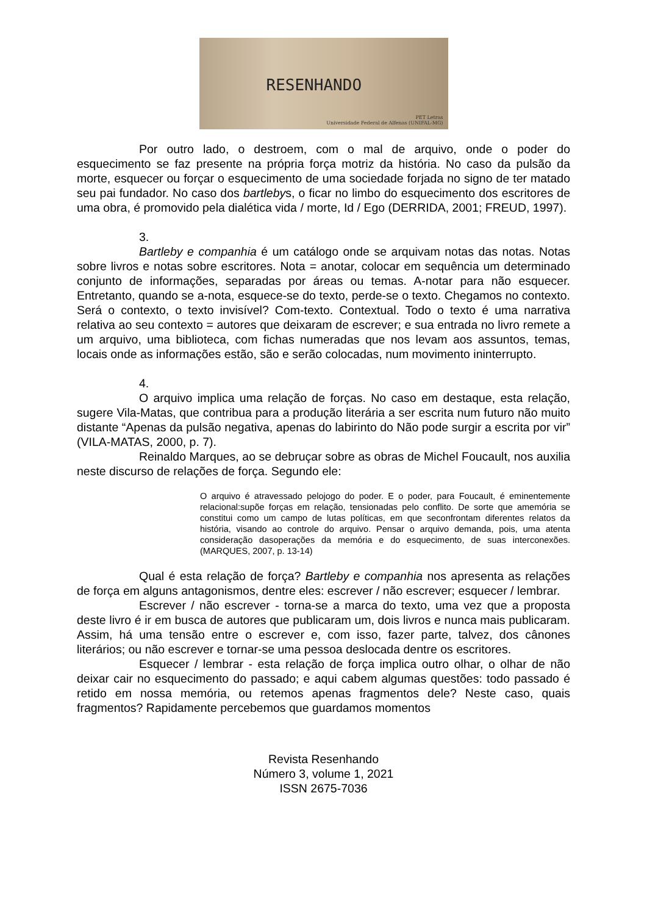RESENHANDO
PET Letras
Universidade Federal de Alfenas (UNIFAL-MG)
Por outro lado, o destroem, com o mal de arquivo, onde o poder do esquecimento se faz presente na própria força motriz da história. No caso da pulsão da morte, esquecer ou forçar o esquecimento de uma sociedade forjada no signo de ter matado seu pai fundador. No caso dos bartlebys, o ficar no limbo do esquecimento dos escritores de uma obra, é promovido pela dialética vida / morte, Id / Ego (DERRIDA, 2001; FREUD, 1997).
3.
Bartleby e companhia é um catálogo onde se arquivam notas das notas. Notas sobre livros e notas sobre escritores. Nota = anotar, colocar em sequência um determinado conjunto de informações, separadas por áreas ou temas. A-notar para não esquecer. Entretanto, quando se a-nota, esquece-se do texto, perde-se o texto. Chegamos no contexto. Será o contexto, o texto invisível? Com-texto. Contextual. Todo o texto é uma narrativa relativa ao seu contexto = autores que deixaram de escrever; e sua entrada no livro remete a um arquivo, uma biblioteca, com fichas numeradas que nos levam aos assuntos, temas, locais onde as informações estão, são e serão colocadas, num movimento ininterrupto.
4.
O arquivo implica uma relação de forças. No caso em destaque, esta relação, sugere Vila-Matas, que contribua para a produção literária a ser escrita num futuro não muito distante “Apenas da pulsão negativa, apenas do labirinto do Não pode surgir a escrita por vir” (VILA-MATAS, 2000, p. 7).
Reinaldo Marques, ao se debruçar sobre as obras de Michel Foucault, nos auxilia neste discurso de relações de força. Segundo ele:
O arquivo é atravessado pelojogo do poder. E o poder, para Foucault, é eminentemente relacional:supõe forças em relação, tensionadas pelo conflito. De sorte que amemória se constitui como um campo de lutas políticas, em que seconfrontam diferentes relatos da história, visando ao controle do arquivo. Pensar o arquivo demanda, pois, uma atenta consideração dasoperações da memória e do esquecimento, de suas interconexões. (MARQUES, 2007, p. 13-14)
Qual é esta relação de força? Bartleby e companhia nos apresenta as relações de força em alguns antagonismos, dentre eles: escrever / não escrever; esquecer / lembrar.
Escrever / não escrever - torna-se a marca do texto, uma vez que a proposta deste livro é ir em busca de autores que publicaram um, dois livros e nunca mais publicaram. Assim, há uma tensão entre o escrever e, com isso, fazer parte, talvez, dos cânones literários; ou não escrever e tornar-se uma pessoa deslocada dentre os escritores.
Esquecer / lembrar - esta relação de força implica outro olhar, o olhar de não deixar cair no esquecimento do passado; e aqui cabem algumas questões: todo passado é retido em nossa memória, ou retemos apenas fragmentos dele? Neste caso, quais fragmentos? Rapidamente percebemos que guardamos momentos
Revista Resenhando
Número 3, volume 1, 2021
ISSN 2675-7036